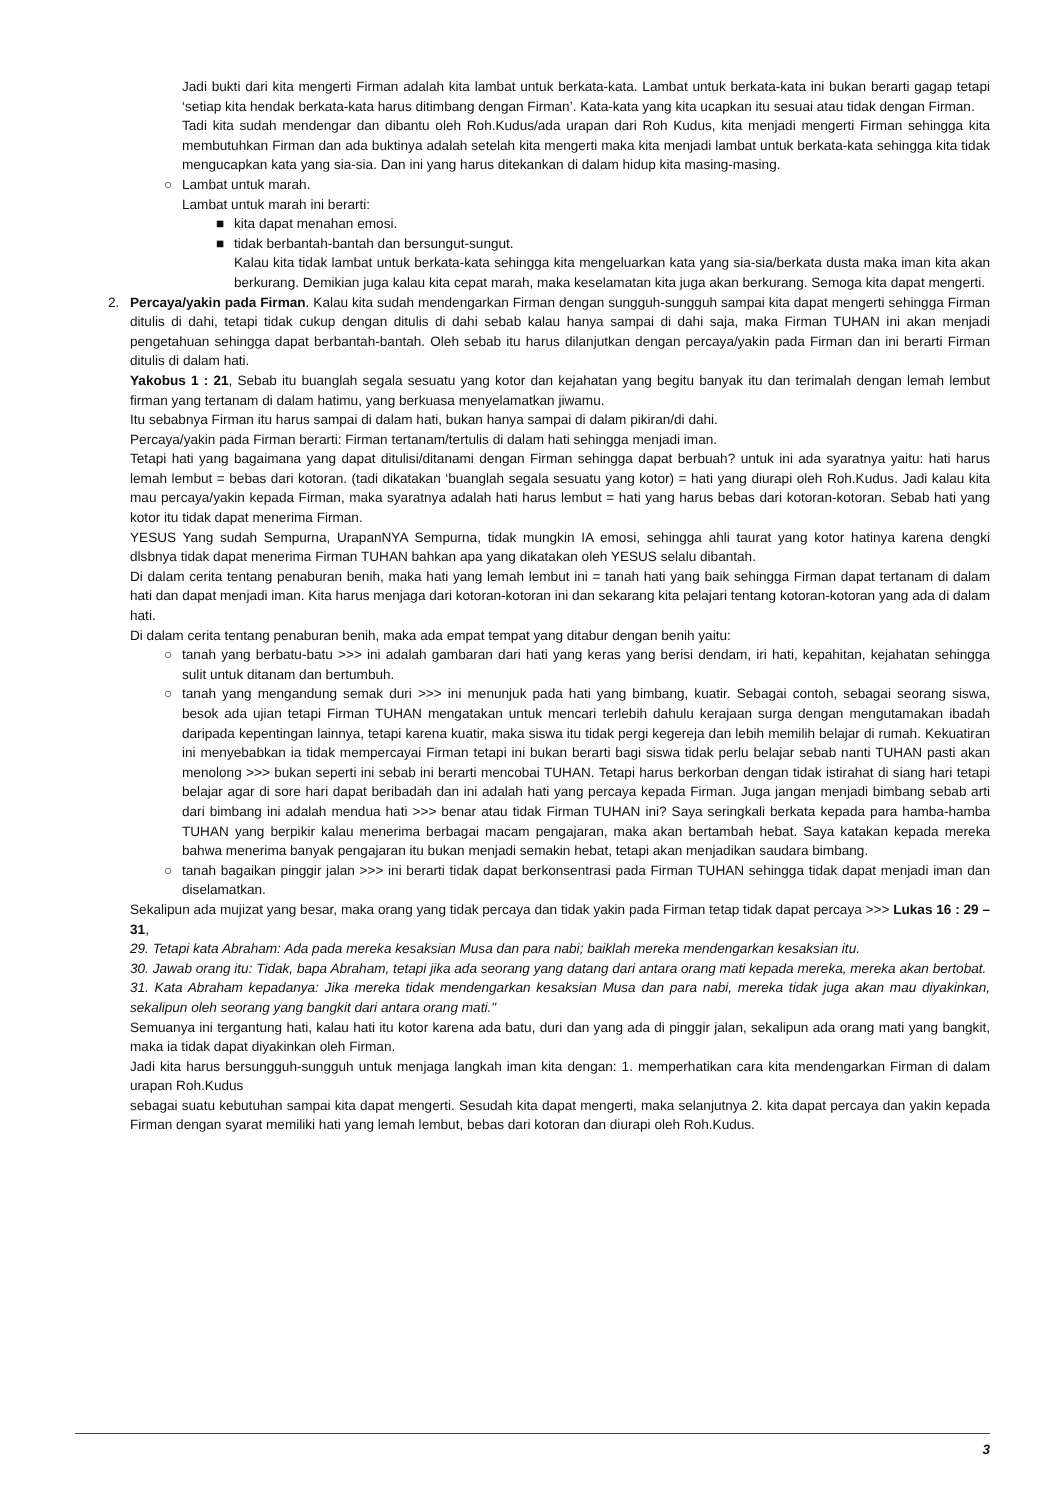Jadi bukti dari kita mengerti Firman adalah kita lambat untuk berkata-kata. Lambat untuk berkata-kata ini bukan berarti gagap tetapi ‘setiap kita hendak berkata-kata harus ditimbang dengan Firman’. Kata-kata yang kita ucapkan itu sesuai atau tidak dengan Firman.
Tadi kita sudah mendengar dan dibantu oleh Roh.Kudus/ada urapan dari Roh Kudus, kita menjadi mengerti Firman sehingga kita membutuhkan Firman dan ada buktinya adalah setelah kita mengerti maka kita menjadi lambat untuk berkata-kata sehingga kita tidak mengucapkan kata yang sia-sia. Dan ini yang harus ditekankan di dalam hidup kita masing-masing.
○ Lambat untuk marah.
Lambat untuk marah ini berarti:
■ kita dapat menahan emosi.
■ tidak berbantah-bantah dan bersungut-sungut.
Kalau kita tidak lambat untuk berkata-kata sehingga kita mengeluarkan kata yang sia-sia/berkata dusta maka iman kita akan berkurang. Demikian juga kalau kita cepat marah, maka keselamatan kita juga akan berkurang. Semoga kita dapat mengerti.
2. Percaya/yakin pada Firman. Kalau kita sudah mendengarkan Firman dengan sungguh-sungguh sampai kita dapat mengerti sehingga Firman ditulis di dahi, tetapi tidak cukup dengan ditulis di dahi sebab kalau hanya sampai di dahi saja, maka Firman TUHAN ini akan menjadi pengetahuan sehingga dapat berbantah-bantah. Oleh sebab itu harus dilanjutkan dengan percaya/yakin pada Firman dan ini berarti Firman ditulis di dalam hati.
Yakobus 1 : 21, Sebab itu buanglah segala sesuatu yang kotor dan kejahatan yang begitu banyak itu dan terimalah dengan lemah lembut firman yang tertanam di dalam hatimu, yang berkuasa menyelamatkan jiwamu.
Itu sebabnya Firman itu harus sampai di dalam hati, bukan hanya sampai di dalam pikiran/di dahi.
Percaya/yakin pada Firman berarti: Firman tertanam/tertulis di dalam hati sehingga menjadi iman.
Tetapi hati yang bagaimana yang dapat ditulisi/ditanami dengan Firman sehingga dapat berbuah? untuk ini ada syaratnya yaitu: hati harus lemah lembut = bebas dari kotoran. (tadi dikatakan ‘buanglah segala sesuatu yang kotor) = hati yang diurapi oleh Roh.Kudus. Jadi kalau kita mau percaya/yakin kepada Firman, maka syaratnya adalah hati harus lembut = hati yang harus bebas dari kotoran-kotoran. Sebab hati yang kotor itu tidak dapat menerima Firman.
YESUS Yang sudah Sempurna, UrapanNYA Sempurna, tidak mungkin IA emosi, sehingga ahli taurat yang kotor hatinya karena dengki dlsbnya tidak dapat menerima Firman TUHAN bahkan apa yang dikatakan oleh YESUS selalu dibantah.
Di dalam cerita tentang penaburan benih, maka hati yang lemah lembut ini = tanah hati yang baik sehingga Firman dapat tertanam di dalam hati dan dapat menjadi iman. Kita harus menjaga dari kotoran-kotoran ini dan sekarang kita pelajari tentang kotoran-kotoran yang ada di dalam hati.
Di dalam cerita tentang penaburan benih, maka ada empat tempat yang ditabur dengan benih yaitu:
○ tanah yang berbatu-batu >>> ini adalah gambaran dari hati yang keras yang berisi dendam, iri hati, kepahitan, kejahatan sehingga sulit untuk ditanam dan bertumbuh.
○ tanah yang mengandung semak duri >>> ini menunjuk pada hati yang bimbang, kuatir. Sebagai contoh, sebagai seorang siswa, besok ada ujian tetapi Firman TUHAN mengatakan untuk mencari terlebih dahulu kerajaan surga dengan mengutamakan ibadah daripada kepentingan lainnya, tetapi karena kuatir, maka siswa itu tidak pergi kegereja dan lebih memilih belajar di rumah. Kekuatiran ini menyebabkan ia tidak mempercayai Firman tetapi ini bukan berarti bagi siswa tidak perlu belajar sebab nanti TUHAN pasti akan menolong >>> bukan seperti ini sebab ini berarti mencobai TUHAN. Tetapi harus berkorban dengan tidak istirahat di siang hari tetapi belajar agar di sore hari dapat beribadah dan ini adalah hati yang percaya kepada Firman. Juga jangan menjadi bimbang sebab arti dari bimbang ini adalah mendua hati >>> benar atau tidak Firman TUHAN ini? Saya seringkali berkata kepada para hamba-hamba TUHAN yang berpikir kalau menerima berbagai macam pengajaran, maka akan bertambah hebat. Saya katakan kepada mereka bahwa menerima banyak pengajaran itu bukan menjadi semakin hebat, tetapi akan menjadikan saudara bimbang.
○ tanah bagaikan pinggir jalan >>> ini berarti tidak dapat berkonsentrasi pada Firman TUHAN sehingga tidak dapat menjadi iman dan diselamatkan.
Sekalipun ada mujizat yang besar, maka orang yang tidak percaya dan tidak yakin pada Firman tetap tidak dapat percaya >>> Lukas 16 : 29 – 31,
29. Tetapi kata Abraham: Ada pada mereka kesaksian Musa dan para nabi; baiklah mereka mendengarkan kesaksian itu.
30. Jawab orang itu: Tidak, bapa Abraham, tetapi jika ada seorang yang datang dari antara orang mati kepada mereka, mereka akan bertobat.
31. Kata Abraham kepadanya: Jika mereka tidak mendengarkan kesaksian Musa dan para nabi, mereka tidak juga akan mau diyakinkan, sekalipun oleh seorang yang bangkit dari antara orang mati."
Semuanya ini tergantung hati, kalau hati itu kotor karena ada batu, duri dan yang ada di pinggir jalan, sekalipun ada orang mati yang bangkit, maka ia tidak dapat diyakinkan oleh Firman.
Jadi kita harus bersungguh-sungguh untuk menjaga langkah iman kita dengan: 1. memperhatikan cara kita mendengarkan Firman di dalam urapan Roh.Kudus
sebagai suatu kebutuhan sampai kita dapat mengerti. Sesudah kita dapat mengerti, maka selanjutnya 2. kita dapat percaya dan yakin kepada Firman dengan syarat memiliki hati yang lemah lembut, bebas dari kotoran dan diurapi oleh Roh.Kudus.
3